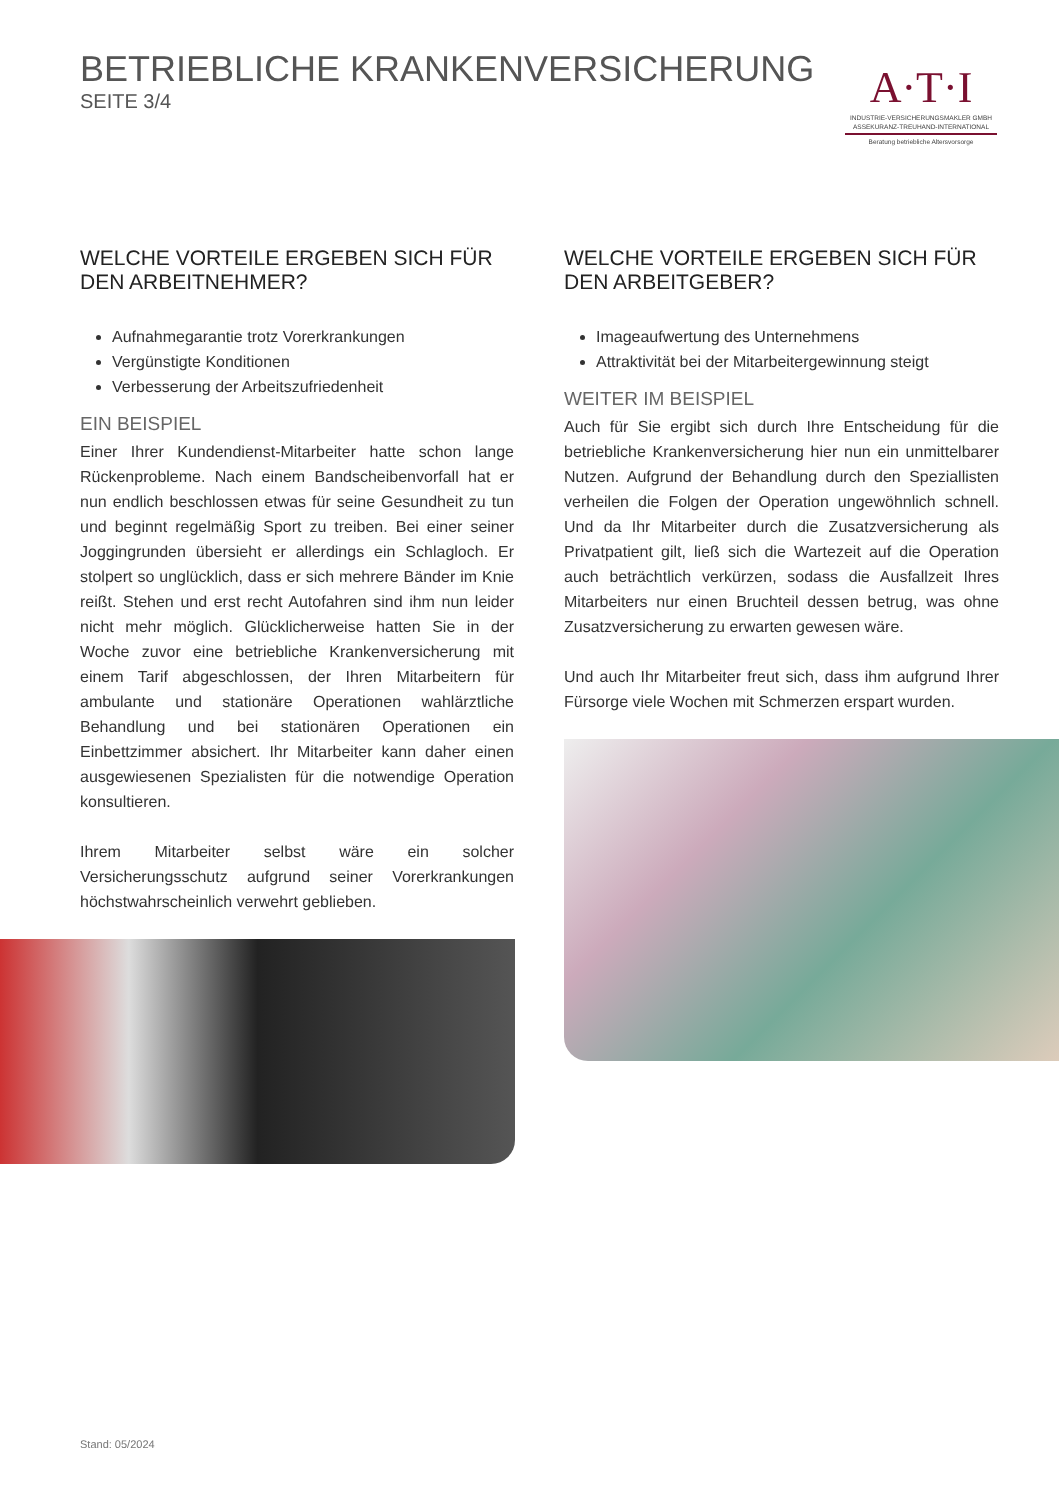BETRIEBLICHE KRANKENVERSICHERUNG
SEITE 3/4
A·T·I
INDUSTRIE-VERSICHERUNGSMAKLER GMBH
ASSEKURANZ-TREUHAND-INTERNATIONAL
Beratung betriebliche Altersvorsorge
WELCHE VORTEILE ERGEBEN SICH FÜR DEN ARBEITNEHMER?
Aufnahmegarantie trotz Vorerkrankungen
Vergünstigte Konditionen
Verbesserung der Arbeitszufriedenheit
EIN BEISPIEL
Einer Ihrer Kundendienst-Mitarbeiter hatte schon lange Rückenprobleme. Nach einem Bandscheibenvorfall hat er nun endlich beschlossen etwas für seine Gesundheit zu tun und beginnt regelmäßig Sport zu treiben. Bei einer seiner Joggingrunden übersieht er allerdings ein Schlagloch. Er stolpert so unglücklich, dass er sich mehrere Bänder im Knie reißt. Stehen und erst recht Autofahren sind ihm nun leider nicht mehr möglich. Glücklicherweise hatten Sie in der Woche zuvor eine betriebliche Krankenversicherung mit einem Tarif abgeschlossen, der Ihren Mitarbeitern für ambulante und stationäre Operationen wahlärztliche Behandlung und bei stationären Operationen ein Einbettzimmer absichert. Ihr Mitarbeiter kann daher einen ausgewiesenen Spezialisten für die notwendige Operation konsultieren.
Ihrem Mitarbeiter selbst wäre ein solcher Versicherungsschutz aufgrund seiner Vorerkrankungen höchstwahrscheinlich verwehrt geblieben.
WELCHE VORTEILE ERGEBEN SICH FÜR DEN ARBEITGEBER?
Imageaufwertung des Unternehmens
Attraktivität bei der Mitarbeitergewinnung steigt
WEITER IM BEISPIEL
Auch für Sie ergibt sich durch Ihre Entscheidung für die betriebliche Krankenversicherung hier nun ein unmittelbarer Nutzen. Aufgrund der Behandlung durch den Speziallisten verheilen die Folgen der Operation ungewöhnlich schnell. Und da Ihr Mitarbeiter durch die Zusatzversicherung als Privatpatient gilt, ließ sich die Wartezeit auf die Operation auch beträchtlich verkürzen, sodass die Ausfallzeit Ihres Mitarbeiters nur einen Bruchteil dessen betrug, was ohne Zusatzversicherung zu erwarten gewesen wäre.
Und auch Ihr Mitarbeiter freut sich, dass ihm aufgrund Ihrer Fürsorge viele Wochen mit Schmerzen erspart wurden.
Stand: 05/2024